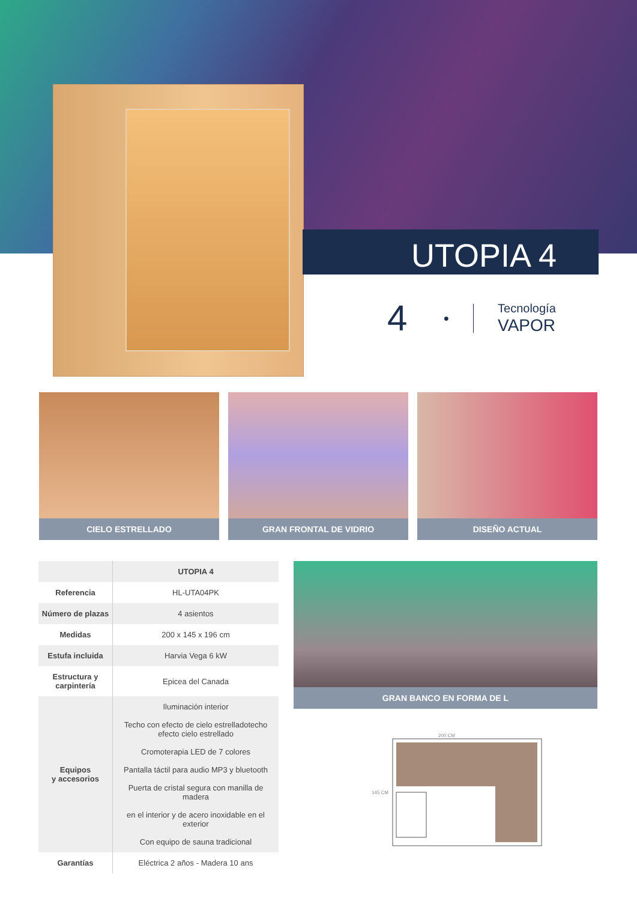UTOPIA 4
4 ●
Tecnología
VAPOR
CIELO ESTRELLADO GRAN FRONTAL DE VIDRIO DISEÑO ACTUAL
| | UTOPIA 4 |
| --- | --- |
| Referencia | HL-UTA04PK |
| Número de plazas | 4 asientos |
| Medidas | 200 x 145 x 196 cm |
| Estufa incluida | Harvia Vega 6 kW |
| Estructura y carpintería | Epicea del Canada |
| Equipos y accesorios | Iluminación interior Techo con efecto de cielo estrelladotecho efecto cielo estrellado Cromoterapia LED de 7 colores Pantalla táctil para audio MP3 y bluetooth Puerta de cristal segura con manilla de madera en el interior y de acero inoxidable en el exterior Con equipo de sauna tradicional |
| Garantías | Eléctrica 2 años - Madera 10 ans |
GRAN BANCO EN FORMA DE L
200 CM
145 CM